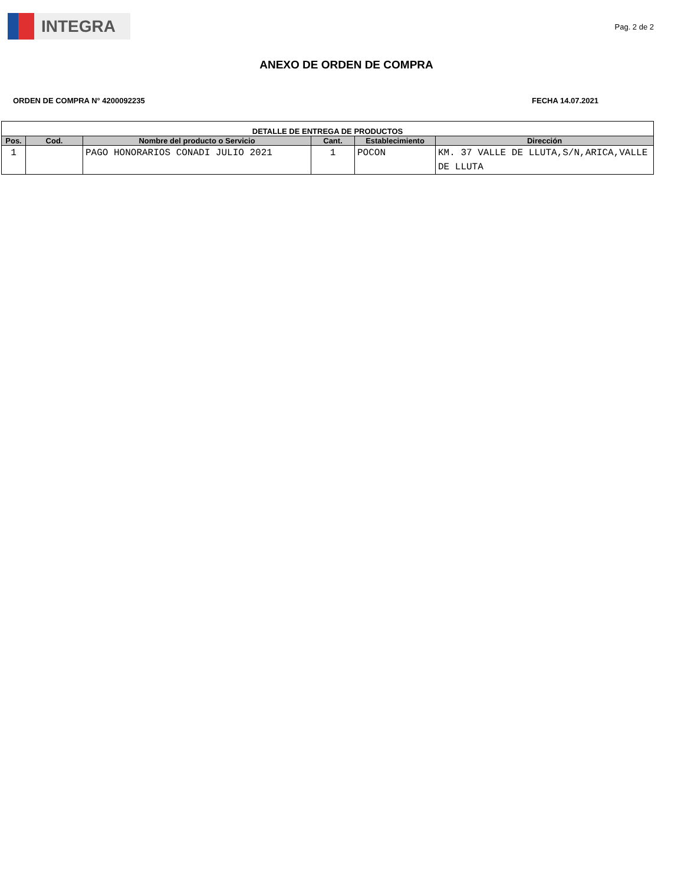INTEGRA
Pag. 2 de 2
ANEXO DE ORDEN DE COMPRA
ORDEN DE COMPRA N° 4200092235 FECHA 14.07.2021
| DETALLE DE ENTREGA DE PRODUCTOS | | | | | |
| --- | --- | --- | --- | --- | --- |
| Pos. | Cod. | Nombre del producto o Servicio | Cant. | Establecimiento | Dirección |
| 1 | | PAGO HONORARIOS CONADI JULIO 2021 | 1 | POCON | KM. 37 VALLE DE LLUTA,S/N,ARICA,VALLE DE LLUTA |